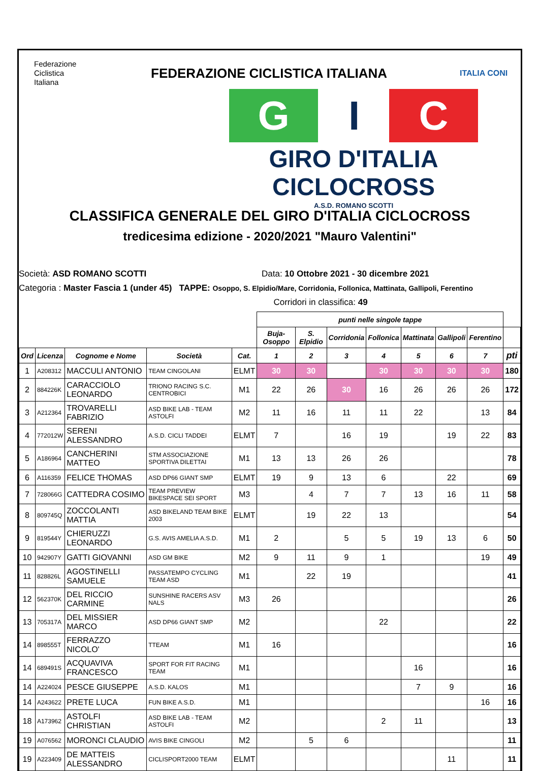Federazione
Ciclistica
Italiana
FEDERAZIONE CICLISTICA ITALIANA
ITALIA CONI
G I C
GIRO D'ITALIA CICLOCROSS
A.S.D. ROMANO SCOTTI
CLASSIFICA GENERALE DEL GIRO D'ITALIA CICLOCROSS
tredicesima edizione - 2020/2021 "Mauro Valentini"
Società: ASD ROMANO SCOTTI Data: 10 Ottobre 2021 - 30 dicembre 2021
Categoria : Master Fascia 1 (under 45) TAPPE: Osoppo, S. Elpidio/Mare, Corridonia, Follonica, Mattinata, Gallipoli, Ferentino
Corridori in classifica: 49
| | | | | | punti nelle singole tappe | | | | | | | |
| --- | --- | --- | --- | --- | --- | --- | --- | --- | --- | --- | --- | --- |
| | | | | | Buja-Osoppo | S. Elpidio | Corridonia | Follonica | Mattinata | Gallipoli | Ferentino | |
| Ord | Licenza | Cognome e Nome | Società | Cat. | 1 | 2 | 3 | 4 | 5 | 6 | 7 | pti |
| 1 | A208312 | MACCULI ANTONIO | TEAM CINGOLANI | ELMT | 30 | 30 | | 30 | 30 | 30 | 30 | 180 |
| 2 | 884226K | CARACCIOLO LEONARDO | TRIONO RACING S.C. CENTROBICI | M1 | 22 | 26 | 30 | 16 | 26 | 26 | 26 | 172 |
| 3 | A212364 | TROVARELLI FABRIZIO | ASD BIKE LAB - TEAM ASTOLFI | M2 | 11 | 16 | 11 | 11 | 22 | | 13 | 84 |
| 4 | 772012W | SERENI ALESSANDRO | A.S.D. CICLI TADDEI | ELMT | 7 | | 16 | 19 | | 19 | 22 | 83 |
| 5 | A186964 | CANCHERINI MATTEO | STM ASSOCIAZIONE SPORTIVA DILETTAI | M1 | 13 | 13 | 26 | 26 | | | | 78 |
| 6 | A116359 | FELICE THOMAS | ASD DP66 GIANT SMP | ELMT | 19 | 9 | 13 | 6 | | 22 | | 69 |
| 7 | 728066G | CATTEDRA COSIMO | TEAM PREVIEW BIKESPACE SEI SPORT | M3 | | 4 | 7 | 7 | 13 | 16 | 11 | 58 |
| 8 | 809745Q | ZOCCOLANTI MATTIA | ASD BIKELAND TEAM BIKE 2003 | ELMT | | 19 | 22 | 13 | | | | 54 |
| 9 | 819544Y | CHIERUZZI LEONARDO | G.S. AVIS AMELIA A.S.D. | M1 | 2 | | 5 | 5 | 19 | 13 | 6 | 50 |
| 10 | 942907Y | GATTI GIOVANNI | ASD GM BIKE | M2 | 9 | 11 | 9 | 1 | | | 19 | 49 |
| 11 | 828826L | AGOSTINELLI SAMUELE | PASSATEMPO CYCLING TEAM ASD | M1 | | 22 | 19 | | | | | 41 |
| 12 | 562370K | DEL RICCIO CARMINE | SUNSHINE RACERS ASV NALS | M3 | 26 | | | | | | | 26 |
| 13 | 705317A | DEL MISSIER MARCO | ASD DP66 GIANT SMP | M2 | | | | 22 | | | | 22 |
| 14 | 898555T | FERRAZZO NICOLO' | TTEAM | M1 | 16 | | | | | | | 16 |
| 14 | 689491S | ACQUAVIVA FRANCESCO | SPORT FOR FIT RACING TEAM | M1 | | | | | 16 | | | 16 |
| 14 | A224024 | PESCE GIUSEPPE | A.S.D. KALOS | M1 | | | | | 7 | 9 | | 16 |
| 14 | A243622 | PRETE LUCA | FUN BIKE A.S.D. | M1 | | | | | | | 16 | 16 |
| 18 | A173962 | ASTOLFI CHRISTIAN | ASD BIKE LAB - TEAM ASTOLFI | M2 | | | | 2 | 11 | | | 13 |
| 19 | A076562 | MORONCI CLAUDIO | AVIS BIKE CINGOLI | M2 | | 5 | 6 | | | | | 11 |
| 19 | A223409 | DE MATTEIS ALESSANDRO | CICLISPORT2000 TEAM | ELMT | | | | | | 11 | | 11 |